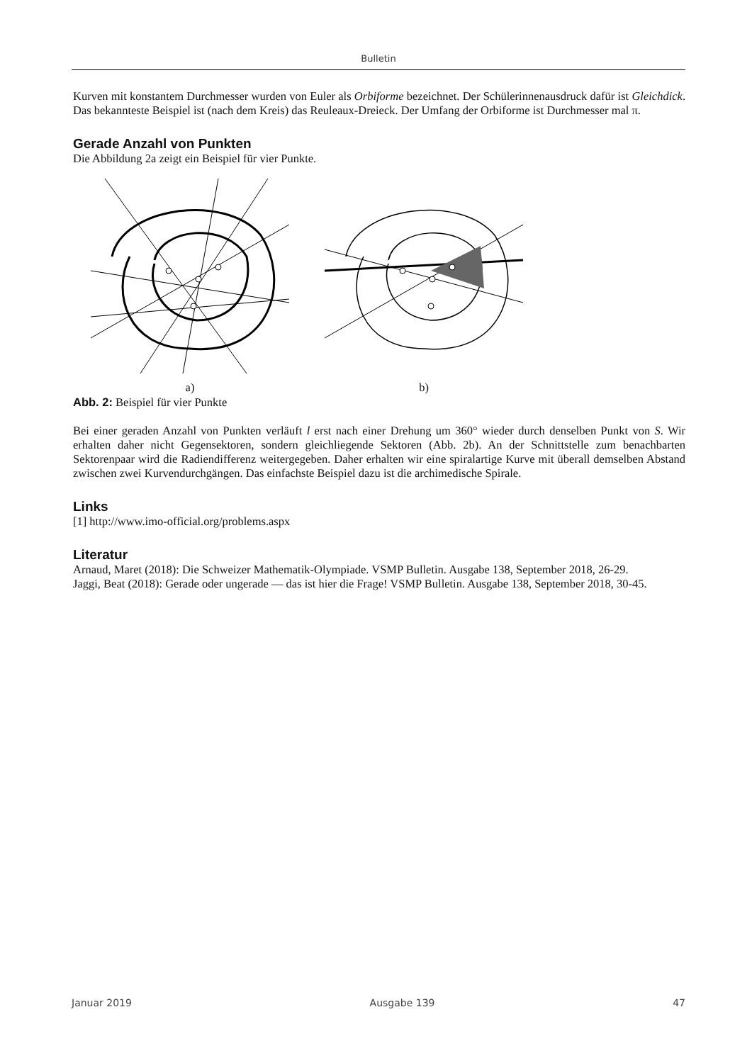Bulletin
Kurven mit konstantem Durchmesser wurden von Euler als Orbiforme bezeichnet. Der Schülerinnenausdruck dafür ist Gleichdick. Das bekannteste Beispiel ist (nach dem Kreis) das Reuleaux-Dreieck. Der Umfang der Orbiforme ist Durchmesser mal π.
Gerade Anzahl von Punkten
Die Abbildung 2a zeigt ein Beispiel für vier Punkte.
a)
b)
Abb. 2: Beispiel für vier Punkte
Bei einer geraden Anzahl von Punkten verläuft l erst nach einer Drehung um 360° wieder durch denselben Punkt von S. Wir erhalten daher nicht Gegensektoren, sondern gleichliegende Sektoren (Abb. 2b). An der Schnittstelle zum benachbarten Sektorenpaar wird die Radiendifferenz weitergegeben. Daher erhalten wir eine spiralartige Kurve mit überall demselben Abstand zwischen zwei Kurvendurchgängen. Das einfachste Beispiel dazu ist die archimedische Spirale.
Links
[1] http://www.imo-official.org/problems.aspx
Literatur
Arnaud, Maret (2018): Die Schweizer Mathematik-Olympiade. VSMP Bulletin. Ausgabe 138, September 2018, 26-29.
Jaggi, Beat (2018): Gerade oder ungerade — das ist hier die Frage! VSMP Bulletin. Ausgabe 138, September 2018, 30-45.
Januar 2019 Ausgabe 139 47